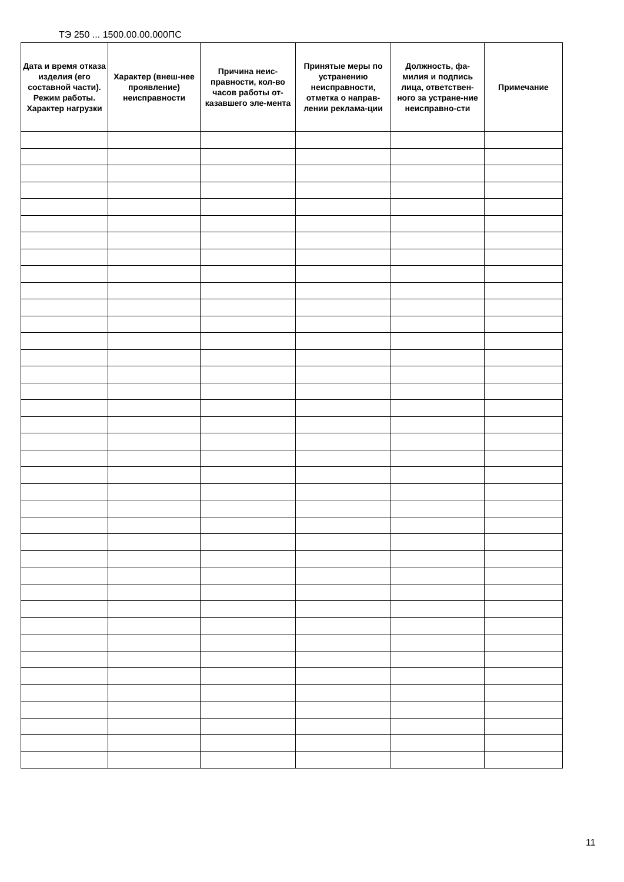ТЭ 250 ... 1500.00.00.000ПС
| Дата и время отказа изделия (его составной части). Режим работы. Характер нагрузки | Характер (внеш-нее проявление) неисправности | Причина неис-правности, кол-во часов работы от-казавшего эле-мента | Принятые меры по устранению неисправности, отметка о направ-лении реклама-ции | Должность, фа-милия и подпись лица, ответствен-ного за устране-ние неисправно-сти | Примечание |
| --- | --- | --- | --- | --- | --- |
11